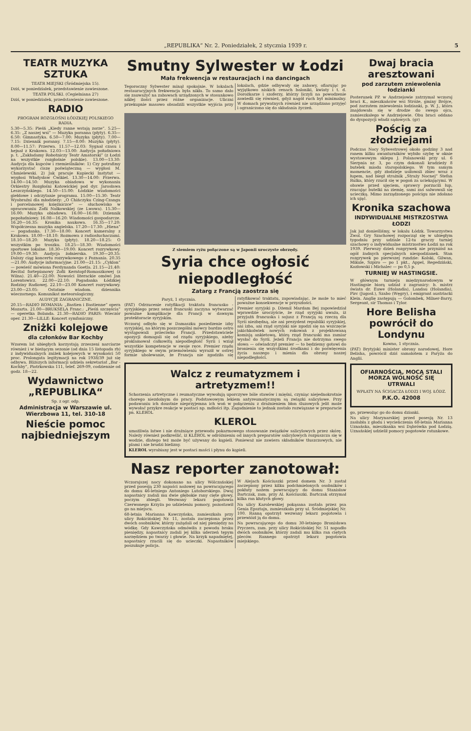„REPUBLIKA“ Nr. 2. Poniedziałek, 2 stycznia 1939 r. 5
TEATR MUZYKA SZTUKA
TEATR MIEJSKI (Śródmiejska 15).
Dziś, w poniedziałek, przedstawienie zawieszone.
TEATR POLSKI. (Cegielniana 27)
Dziś, w poniedziałek, przedstawienie zawieszone.
RADIO
PROGRAM ROZGŁOŚNI ŁÓDZKIEJ POLSKIEGO RADIA.
5.30—5.35: Pieśń „Kiedy ranne wstają zorze”. 5.25—6.35: „Z naszej wsi” — Muzyka poranna (płyty). 6.35—6.50: Gimnastyka. 6.50—7.00: Muzyka (płyty). 7.00—7.15: Dziennik poranny. 7.15—8.00: Muzyka (płyty). 8.00—11.57: Przerwa. 11.57—12.03: Sygnał czasu i hejnał z Krakowa. 12.03—13.00: Audycja południowa p. t. „Zakładamy Robotniczy Teatr Amatorski” (z Łodzi na wszystkie rozgłośnie polskie). 13.00—13.30: Audycja dla kupców i rzemieślników: 1) Czy potrafimy wykorzystać ciszę poświąteczną — wygłosi M. Chmielewski. 2) Jak pracuje Kupiecki Instytut — wygłosi Władysław Ćwikiel. 13.30—14.00: Przerwa. 14.00—14.50: Muzyka obiadowa w wykonaniu Orkiestry Rozgłośni Katowickiej pod dyr. Jarosława Leszczyńskiego. 14.50—15.00: Łódzkie wiadomości giełdowe i odczytanie programu. 15.00—15.30: Teatr Wyobraźni dla młodzieży: „O Chińczyku Czing-Czangu i porcelanowej księżniczce” — słuchowisko w opracowaniu Zofii Nałkowskiej (ze Lwowa). 15.30—16.00: Muzyka obiadowa. 16.00—16.08: Dziennik popołudniowy. 16.08—16.20: Wiadomości gospodarcze. 16.20—16.35: Kronika naukowa. 16.35—17.20: Współczesna muzyka angielska. 17.20—17.30: „Hiena” — pogadanka. 17.30—18.00: Koncert kameralny z Krakowa. 18.00—18.10: Rozmowa z radiosłuchaczami. 18.10—18.20: Muzyka (płyty). 18.20—18.25: O wszystkim po troszku. 18.25—18.30: Wiadomości sportowe lokalne. 18.30—19.00: Koncert rozrywkowy. 19.00—19.30: Audycja żołnierska. 19.30—20.35: Dalszy ciąg koncertu rozrywkowego z Poznania. 20.35—21.00: Audycje informacyjne. 21.00—21.15: „Cyklon” — powieść mówiona Ferdynanda Goetla. 21.15—21.40: Recital fortepianowy Zofii Kerntopf-Romaszkowej (z Wilna). 21.40—22.00: Nowości literackie omówi Jan Lorentowicz. 22.00—22.10: Pogadanka Łódzkiej Rodziny Radiowej. 22.10—23.00 Koncert rozrywkowy. 23.00—23.05: Ostatnie wiadom. dziennika wieczornego. Komunikat meteorologiczny.
AUDYCJE ZAGRANICZNE.
20.15—RADIO ROMANIA: „Bastien i Bastienne” opera Mozarta. 21.00—BRUKSELA Franc.: „Pieśń szczęścia” — operetka Bolanda. 21.30—RADIO PARIS: Wieczór oper. 21.30—LILLE: Koncert symfoniczny.
Zniżki kolejowe
dla członków Bar Kochby
Wzorem lat ubiegłych korzystają zrzeszeni narciarze również i w bieżącym sezonie (od dnia 15 listopada rb) z indywidualnych zniżek kolejowych w wysokości 50 proc. Prolongata legitymacji na rok 1938/39 już się odbywa. Bliższych informacji udziela sekretariat „Bar - Kochby”, Piotrkowska 111, telef. 269-09, codziennie od godz. 18—22.
Wydawnictwo „REPUBLIKA“
Sp. z ogr. odp.
Administracja w Warszawie ul. Wierzbowa 11, tel. 310-18
Nieście pomoc najbiedniejszym
Smutny Sylwester w Łodzi
Mała frekwencja w restauracjach i na dancingach
Tegoroczny Sylwester minął spokojnie. W lokalach restauracyjnych frekwencja była nikła. To samo dało się zauważyć na zabawach urządzonych w stosunkowo nikłej ilości przez różne organizacje. Uliczni przekupnie masowo obsadzili wszystkie wyjścia przy lokalach, gdzie odbywały się zabawy, ofiarując po wyjątkowo niskich cenach baloniki, kwiaty i t. d. Dorożkarze i szoferzy, którzy liczyli na powodzenie zawiedli się również, gdyż nagół ruch był minimalny. W domach prywatnych również nie urządzano przyjęć i ograniczono się do składania życzeń.
Z siemiem ryżu połączone są w Japonii uroczyste obrzędy.
Syria chce ogłosić niepodległość
Zatarg z Francją zaostrza się
Paryż, 1 stycznia.
(PAT) Odrzucenie ratyfikacji traktatu francusko - syryjskiego przez senat francuski zaczyna wytwarzać poważne komplikacje dla Francji w dawnym protektoracie syryjskim.
Wczoraj odbyło się w Damaszku posiedzenie izby syryjskiej, na którym poszczególni mówcy bardzo ostro wystąpowali przeciwko Francji. Przedstawiciele opozycji domagali się od rządu syryjskiego, ażeby proklamował całkowitą niepodległość Syrii i wziął wszystkie kompetencje w swoje ręce. Premier rządu syryjskiego w swym przemówieniu wyraził w ostrej formie ubolewanie, że Francja nie zgodziła się ratyfikować traktatu, zapowiadając, że może to mieć poważne konsekwencje w przyszłości.
Premier syryjski p. Dżemil Mardam Bej zapowiedział wprawdzie uroczyście, że rząd syryjski uważa, iż przyjaźń francuska i sojusz z Francją są rzeczą dla Syrii niezbędną, ale ani prezydent republiki syryjskiej, ani izba, ani rząd syryjski nie zgodzi się na wszczęcie jakichkolwiek nowych rokowań z projektowaną komisją ankietową, którą rząd francuski ma zamiar wysłać do Syrii. Jeżeli Francja nie dotrzyma swego słowa — oświadczył premier — to będziemy gotowi do bronienia się wszystkimi środkami i do poświęcenia życia naszego i mienia dla obrony naszej niepodległości.
Walcz z reumatyzmem i artretyzmem!!
Schorzenia artretyczne i reumatyczne wywołują uporczywe bóle stawów i mięśni, czyniąc niejednokrotnie chorego niezdolnym do pracy. Podstawowym lekiem antyreumatycznym są związki salicylowe. Przy podawaniu ich doustnie nieprzyjemna ich woń w połączeniu z drażnieniem błon śluzowych jelit może wywołać przykre reakcje w postaci np. mdłości itp. Zagadnienie to jednak zostało rozwiązane w preparacie pn. KLEROL
KLEROL
umożliwia łatwe i nie drażniące przewodu pokarmowego stosowanie związków salicylowych przez skórę. Należy również podkreślić, iż KLEROL w odróżnieniu od innych preparatów salicylowych rozpuszcza się w wodzie, dlatego też może być używany do kąpieli. Ponieważ nie zawiera składników tłuszczowych, nie plami i nie brudzi bielizny.
KLEROL wyrabiany jest w postaci maści i płynu do kąpieli.
Nasz reporter zanotował:
Wczorajszej nocy dokonano na ulicy Wólczańskiej przed posesją 230 napaści nożowej na powracającego do domu 46-letniego Antoniego Lutoborskiego. Dwaj napastnicy zadali mu dwie głębokie rany cięte głowy, poczym zbiegli. Wezwany lekarz pogotowia Czerwonego Krzyża po udzieleniu pomocy, pozostawił go na miejscu.
68-letnia Marianna Kawczyńska, zamieszkała przy ulicy Rokicińskiej Nr. 11, została zaczepiona przez dwóch osobników, którzy zażądali od niej pieniędzy na wódkę. Gdy Kawczyńska odmówiła z powodu braku pieniędzy, napastnicy zadali jej kilka uderzeń tępym narzędziem po twarzy i głowie. Na krzyk napadniętej, napastnicy rzucili się do ucieczki. Napastników poszukuje policja.
W Alejach Kościuszki przed domem Nr. 3 został zaczepiony przez kilku podchmielonych osobników i pokłuty nożem powracający do domu Stanisław Bartczak, zam. przy Al. Kościuszki. Bartczak otrzymał kilka ran kłutych głowy.
Na ulicy Karolewskiej pokąsana została przez psa Genia Epsztajn, zamieszkała przy ul. Śródmiejskiej Nr. 100. Ranną opatrzył wezwany lekarz pogotowia i przewiózł ją do domu.
Na powracającego do domu 30-letniego Bronisława Pryczera, zam. przy ulicy Rokicińskiej Nr. 51 napadło dwóch osobników, którzy zadali mu kilka ran ciętych pleców. Rannego opatrzył lekarz pogotowia miejskiego.
Dwaj bracia aresztowani
pod zarzutem zniewolenia łodzianki
Posterunek PP. w Andrzejowie zatrzymał wczoraj braci K., mieszkańców wsi Stróże, gminy Brójce, pod zarzutem zniewolenia łodzianki, p. W. J., która znajdowała się w drodze do swego ojca, zamieszkałego w Andrzejowie. Obu braci oddano do dyspozycji władz sądowych. (gr)
Pościg za złodziejami
Podczas Nocy Sylwestrowej około godziny 3 nad ranem kilku awanturników wybiło szybę w oknie wystawowym sklepu J. Polanowski przy ul. 6 Sierpnia nr. 3, po czym dokonali kradzieży 8 butelek miodu staropolskiego. W tym samym momencie, gdy złodzieje usiłowali zbiec wraz z łupem, nad biegł strażnik „Straży Nocnej” Stefan Rulka, który rzucił się w pogoń za uciekającymi. W obawie przed ujęciem, sprawcy porzucili łup, rzucając butelki na ziemię, sami zaś salwowali się ucieczką. Mimo zarządzonego pościgu nie zdołano ich ująć.
Kronika szachowa
INDYWIDUALNE MISTRZOSTWA ŁODZI
Jak już donieśliśmy, w lokalu Łódzk. Towarzystwa Zwol. Gry Szachowej rozpoczął się w ubiegłym tygodniu przy udziale 12-tu graczy turniej szachowy o indywidualne mistrzostwo Łodzi na rok 1939. Pierwszy dzień rozgrywek nie przyniósł na ogół żadnych specjalnych niespodzianek. Stan rozgrywek po pierwszej rundzie: Kolski, Gilwan, Mikule, Szpiro — po 1 pkt., Appel, Regedziński, Kozłowski i Michalec — po 0,5 p.
TURNIEJ W HASTINGSIE.
W głównym turnieju międzynarodowym w Hastingsie biorą udział z zagranicy: b. mistrz świata dr. Euwe (Holandia), Landau (Holandia), Pirc (Jugosł.), Szabo (Węgry), i emigrant austriacki Klein. Anglię zastępują — Golombek, Milner-Barry, Sergeant, sir Thomas i Tylor.
Hore Belisha powrócił do Londynu
Kowno, 1 stycznia.
(PAT) Brytyjski minister obrony narodowej, Hore Belisha, powrócił dziś samolotem z Paryża do Anglii.
OFIARNOŚCIĄ, MOCĄ STALI MORZA WOLNOŚĆ SIĘ UTRWALI
WPŁATY NA ŚCIGACZA ŁODZI I WOJ. ŁÓDZ.
P.K.O. 42008
go, przewożąc go do domu dzianki.
Na ulicy Marynarskiej przed posesją Nr. 13 zasłabła z głodu i wycieńczenia 68-letnia Marianna Uznańska, mieszkanka wsi Dąbrówka pod Łodzią. Uznańskiej udzielił pomocy pogotowie ratunkowe.